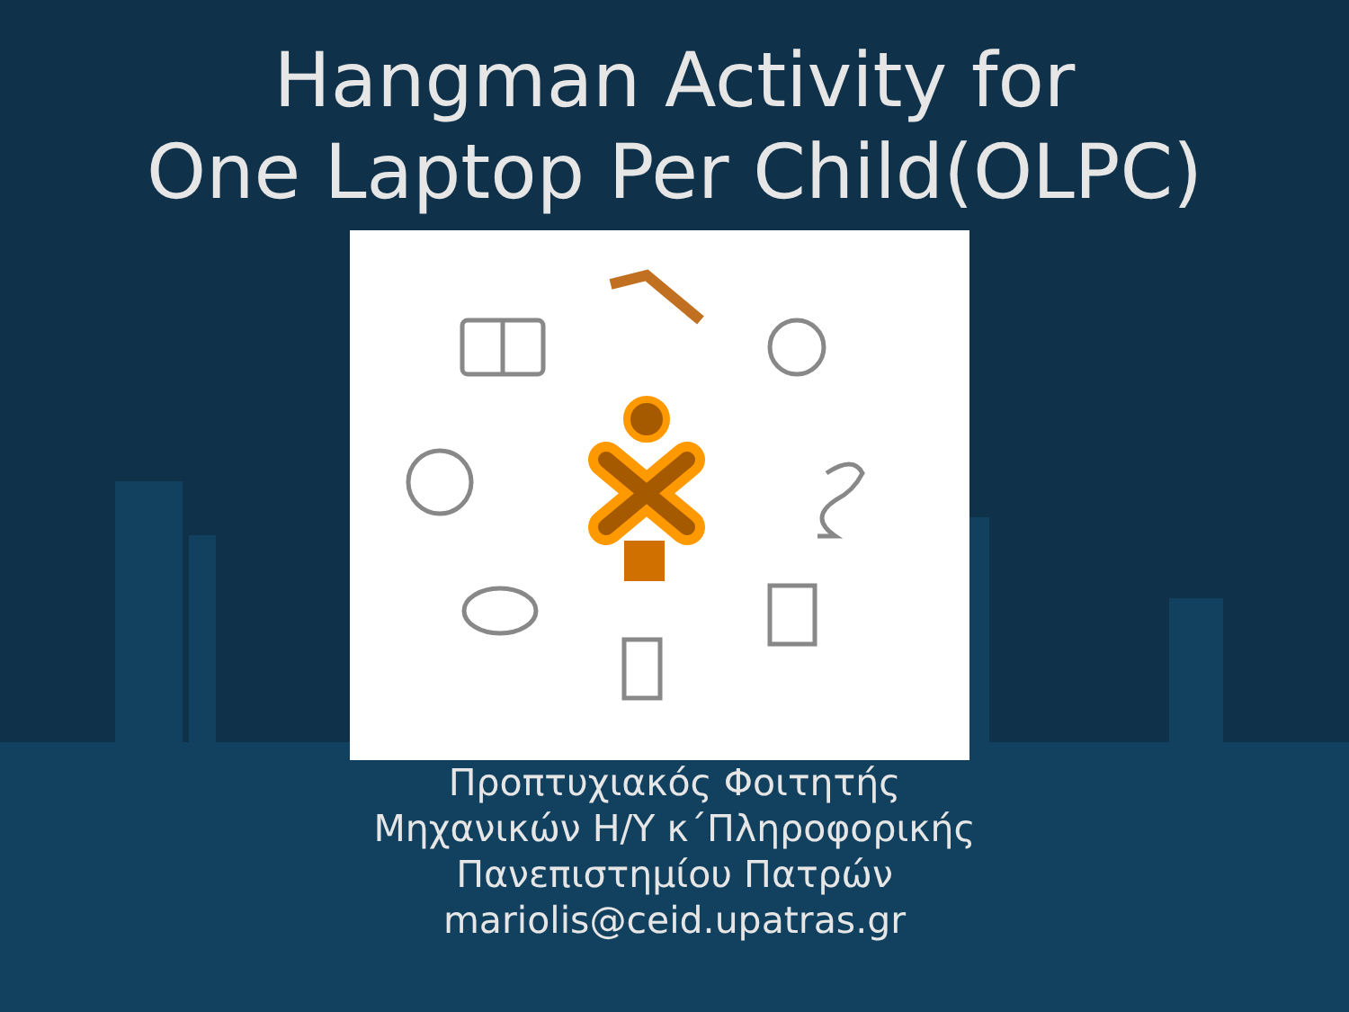Hangman Activity for
One Laptop Per Child(OLPC)
Προπτυχιακός Φοιτητής
Μηχανικών Η/Υ κ΄Πληροφορικής
Πανεπιστημίου Πατρών
mariolis@ceid.upatras.gr